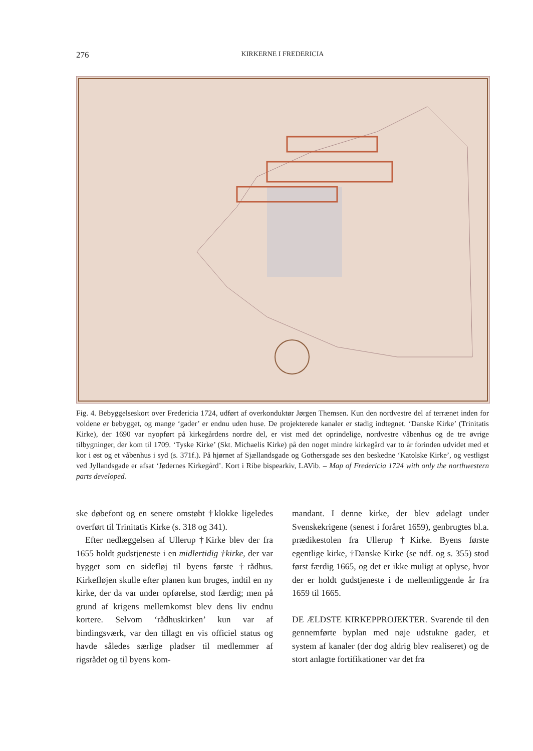276 KIRKERNE I FREDERICIA
Fig. 4. Bebyggelseskort over Fredericia 1724, udført af overkonduktør Jørgen Themsen. Kun den nordvestre del af terrænet inden for voldene er bebygget, og mange ‘gader’ er endnu uden huse. De projekterede kanaler er stadig indtegnet. ‘Danske Kirke’ (Trinitatis Kirke), der 1690 var nyopført på kirkegårdens nordre del, er vist med det oprindelige, nordvestre våbenhus og de tre øvrige tilbygninger, der kom til 1709. ‘Tyske Kirke’ (Skt. Michaelis Kirke) på den noget mindre kirkegård var to år forinden udvidet med et kor i øst og et våbenhus i syd (s. 371f.). På hjørnet af Sjællandsgade og Gothersgade ses den beskedne ‘Katolske Kirke’, og vestligst ved Jyllandsgade er afsat ‘Jødernes Kirkegård’. Kort i Ribe bispearkiv, LAVib. – Map of Fredericia 1724 with only the northwestern parts developed.
ske døbefont og en senere omstøbt †klokke ligeledes overført til Trinitatis Kirke (s. 318 og 341).
Efter nedlæggelsen af Ullerup †Kirke blev der fra 1655 holdt gudstjeneste i en midlertidig †kirke, der var bygget som en sidefløj til byens første †rådhus. Kirkefløjen skulle efter planen kun bruges, indtil en ny kirke, der da var under opførelse, stod færdig; men på grund af krigens mellemkomst blev dens liv endnu kortere. Selvom ‘rådhuskirken’ kun var af bindingsværk, var den tillagt en vis officiel status og havde således særlige pladser til medlemmer af rigsrådet og til byens kom-
mandant. I denne kirke, der blev ødelagt under Svenskekrigene (senest i foråret 1659), genbrugtes bl.a. prædikestolen fra Ullerup †Kirke. Byens første egentlige kirke, †Danske Kirke (se ndf. og s. 355) stod først færdig 1665, og det er ikke muligt at oplyse, hvor der er holdt gudstjeneste i de mellemliggende år fra 1659 til 1665.
DE ÆLDSTE KIRKEPPROJEKTER. Svarende til den gennemførte byplan med nøje udstukne gader, et system af kanaler (der dog aldrig blev realiseret) og de stort anlagte fortifikationer var det fra